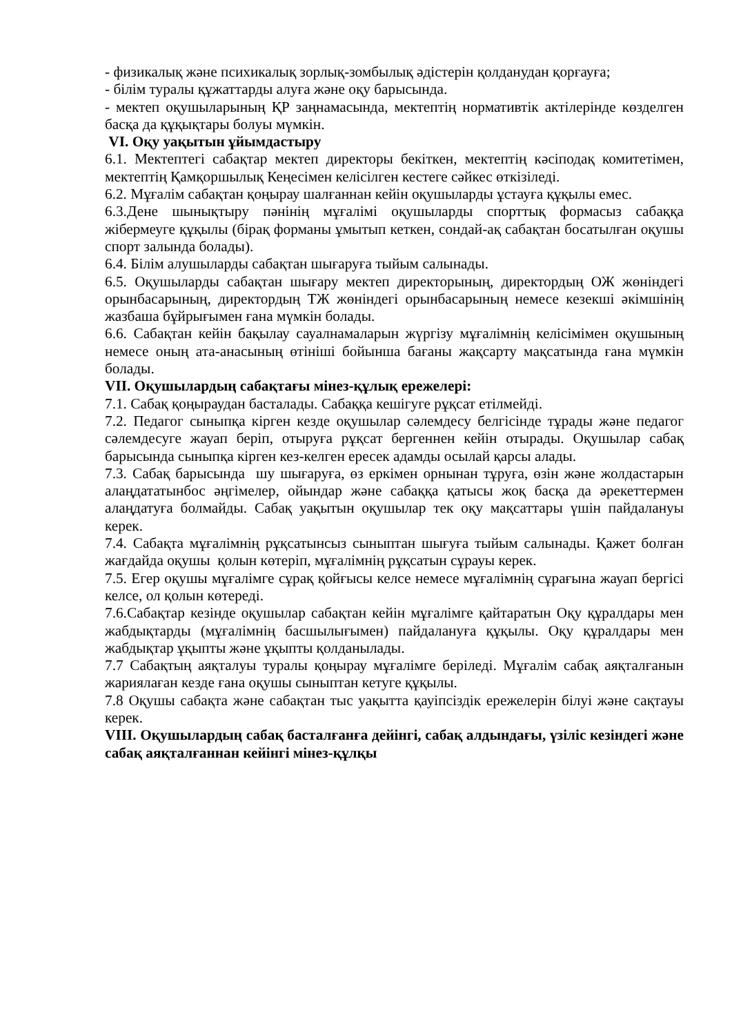- физикалық және психикалық зорлық-зомбылық әдістерін қолданудан қорғауға;
- білім туралы құжаттарды алуға және оқу барысында.
- мектеп оқушыларының ҚР заңнамасында, мектептің нормативтік актілерінде көзделген басқа да құқықтары болуы мүмкін.
VI. Оқу уақытын ұйымдастыру
6.1. Мектептегі сабақтар мектеп директоры бекіткен, мектептің кәсіподақ комитетімен, мектептің Қамқоршылық Кеңесімен келісілген кестеге сәйкес өткізіледі.
6.2. Мұғалім сабақтан қоңырау шалғаннан кейін оқушыларды ұстауға құқылы емес.
6.3.Дене шынықтыру пәнінің мұғалімі оқушыларды спорттық формасыз сабаққа жібермеуге құқылы (бірақ форманы ұмытып кеткен, сондай-ақ сабақтан босатылған оқушы спорт залында болады).
6.4. Білім алушыларды сабақтан шығаруға тыйым салынады.
6.5. Оқушыларды сабақтан шығару мектеп директорының, директордың ОЖ жөніндегі орынбасарының, директордың ТЖ жөніндегі орынбасарының немесе кезекші әкімшінің жазбаша бұйрығымен ғана мүмкін болады.
6.6. Сабақтан кейін бақылау сауалнамаларын жүргізу мұғалімнің келісімімен оқушының немесе оның ата-анасының өтініші бойынша бағаны жақсарту мақсатында ғана мүмкін болады.
VII. Оқушылардың сабақтағы мінез-құлық ережелері:
7.1. Сабақ қоңыраудан басталады. Сабаққа кешігуге рұқсат етілмейді.
7.2. Педагог сыныпқа кірген кезде оқушылар сәлемдесу белгісінде тұрады және педагог сәлемдесуге жауап беріп, отыруға рұқсат бергеннен кейін отырады. Оқушылар сабақ барысында сыныпқа кірген кез-келген ересек адамды осылай қарсы алады.
7.3. Сабақ барысында шу шығаруға, өз еркімен орнынан тұруға, өзін және жолдастарын алаңдататынбос әңгімелер, ойындар және сабаққа қатысы жоқ басқа да әрекеттермен алаңдатуға болмайды. Сабақ уақытын оқушылар тек оқу мақсаттары үшін пайдалануы керек.
7.4. Сабақта мұғалімнің рұқсатынсыз сыныптан шығуға тыйым салынады. Қажет болған жағдайда оқушы қолын көтеріп, мұғалімнің рұқсатын сұрауы керек.
7.5. Егер оқушы мұғалімге сұрақ қойғысы келсе немесе мұғалімнің сұрағына жауап бергісі келсе, ол қолын көтереді.
7.6.Сабақтар кезінде оқушылар сабақтан кейін мұғалімге қайтаратын Оқу құралдары мен жабдықтарды (мұғалімнің басшылығымен) пайдалануға құқылы. Оқу құралдары мен жабдықтар ұқыпты және ұқыпты қолданылады.
7.7 Сабақтың аяқталуы туралы қоңырау мұғалімге беріледі. Мұғалім сабақ аяқталғанын жариялаған кезде ғана оқушы сыныптан кетуге құқылы.
7.8 Оқушы сабақта және сабақтан тыс уақытта қауіпсіздік ережелерін білуі және сақтауы керек.
VIII. Оқушылардың сабақ басталғанға дейінгі, сабақ алдындағы, үзіліс кезіндегі және сабақ аяқталғаннан кейінгі мінез-құлқы